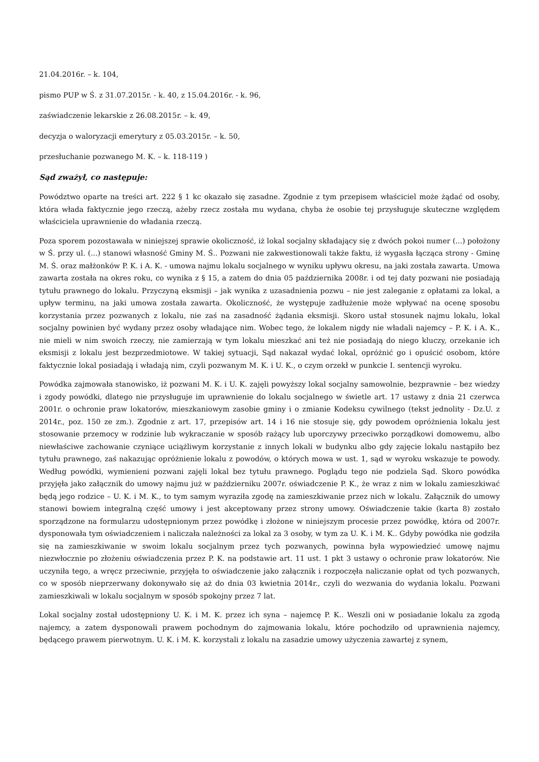21.04.2016r. – k. 104,
pismo PUP w Ś. z 31.07.2015r. - k. 40, z 15.04.2016r. - k. 96,
zaświadczenie lekarskie z 26.08.2015r. – k. 49,
decyzja o waloryzacji emerytury z 05.03.2015r. – k. 50,
przesłuchanie pozwanego M. K. – k. 118-119 )
Sąd zważył, co następuje:
Powództwo oparte na treści art. 222 § 1 kc okazało się zasadne. Zgodnie z tym przepisem właściciel może żądać od osoby, która włada faktycznie jego rzeczą, ażeby rzecz została mu wydana, chyba że osobie tej przysługuje skuteczne względem właściciela uprawnienie do władania rzeczą.
Poza sporem pozostawała w niniejszej sprawie okoliczność, iż lokal socjalny składający się z dwóch pokoi numer (...) położony w Ś. przy ul. (...) stanowi własność Gminy M. Ś.. Pozwani nie zakwestionowali także faktu, iż wygasła łącząca strony - Gminę M. Ś. oraz małżonków P. K. i A. K. - umowa najmu lokalu socjalnego w wyniku upływu okresu, na jaki została zawarta. Umowa zawarta została na okres roku, co wynika z § 15, a zatem do dnia 05 października 2008r. i od tej daty pozwani nie posiadają tytułu prawnego do lokalu. Przyczyną eksmisji – jak wynika z uzasadnienia pozwu – nie jest zaleganie z opłatami za lokal, a upływ terminu, na jaki umowa została zawarta. Okoliczność, że występuje zadłużenie może wpływać na ocenę sposobu korzystania przez pozwanych z lokalu, nie zaś na zasadność żądania eksmisji. Skoro ustał stosunek najmu lokalu, lokal socjalny powinien być wydany przez osoby władające nim. Wobec tego, że lokalem nigdy nie władali najemcy – P. K. i A. K., nie mieli w nim swoich rzeczy, nie zamierzają w tym lokalu mieszkać ani też nie posiadają do niego kluczy, orzekanie ich eksmisji z lokalu jest bezprzedmiotowe. W takiej sytuacji, Sąd nakazał wydać lokal, opróżnić go i opuścić osobom, które faktycznie lokal posiadają i władają nim, czyli pozwanym M. K. i U. K., o czym orzekł w punkcie I. sentencji wyroku.
Powódka zajmowała stanowisko, iż pozwani M. K. i U. K. zajęli powyższy lokal socjalny samowolnie, bezprawnie – bez wiedzy i zgody powódki, dlatego nie przysługuje im uprawnienie do lokalu socjalnego w świetle art. 17 ustawy z dnia 21 czerwca 2001r. o ochronie praw lokatorów, mieszkaniowym zasobie gminy i o zmianie Kodeksu cywilnego (tekst jednolity - Dz.U. z 2014r., poz. 150 ze zm.). Zgodnie z art. 17, przepisów art. 14 i 16 nie stosuje się, gdy powodem opróżnienia lokalu jest stosowanie przemocy w rodzinie lub wykraczanie w sposób rażący lub uporczywy przeciwko porządkowi domowemu, albo niewłaściwe zachowanie czyniące uciążliwym korzystanie z innych lokali w budynku albo gdy zajęcie lokalu nastąpiło bez tytułu prawnego, zaś nakazując opróżnienie lokalu z powodów, o których mowa w ust. 1, sąd w wyroku wskazuje te powody. Według powódki, wymienieni pozwani zajęli lokal bez tytułu prawnego. Poglądu tego nie podziela Sąd. Skoro powódka przyjęła jako załącznik do umowy najmu już w październiku 2007r. oświadczenie P. K., że wraz z nim w lokalu zamieszkiwać będą jego rodzice – U. K. i M. K., to tym samym wyraziła zgodę na zamieszkiwanie przez nich w lokalu. Załącznik do umowy stanowi bowiem integralną część umowy i jest akceptowany przez strony umowy. Oświadczenie takie (karta 8) zostało sporządzone na formularzu udostępnionym przez powódkę i złożone w niniejszym procesie przez powódkę, która od 2007r. dysponowała tym oświadczeniem i naliczała należności za lokal za 3 osoby, w tym za U. K. i M. K.. Gdyby powódka nie godziła się na zamieszkiwanie w swoim lokalu socjalnym przez tych pozwanych, powinna była wypowiedzieć umowę najmu niezwłocznie po złożeniu oświadczenia przez P. K. na podstawie art. 11 ust. 1 pkt 3 ustawy o ochronie praw lokatorów. Nie uczyniła tego, a wręcz przeciwnie, przyjęła to oświadczenie jako załącznik i rozpoczęła naliczanie opłat od tych pozwanych, co w sposób nieprzerwany dokonywało się aż do dnia 03 kwietnia 2014r., czyli do wezwania do wydania lokalu. Pozwani zamieszkiwali w lokalu socjalnym w sposób spokojny przez 7 lat.
Lokal socjalny został udostępniony U. K. i M. K. przez ich syna – najemcę P. K.. Weszli oni w posiadanie lokalu za zgodą najemcy, a zatem dysponowali prawem pochodnym do zajmowania lokalu, które pochodziło od uprawnienia najemcy, będącego prawem pierwotnym. U. K. i M. K. korzystali z lokalu na zasadzie umowy użyczenia zawartej z synem,